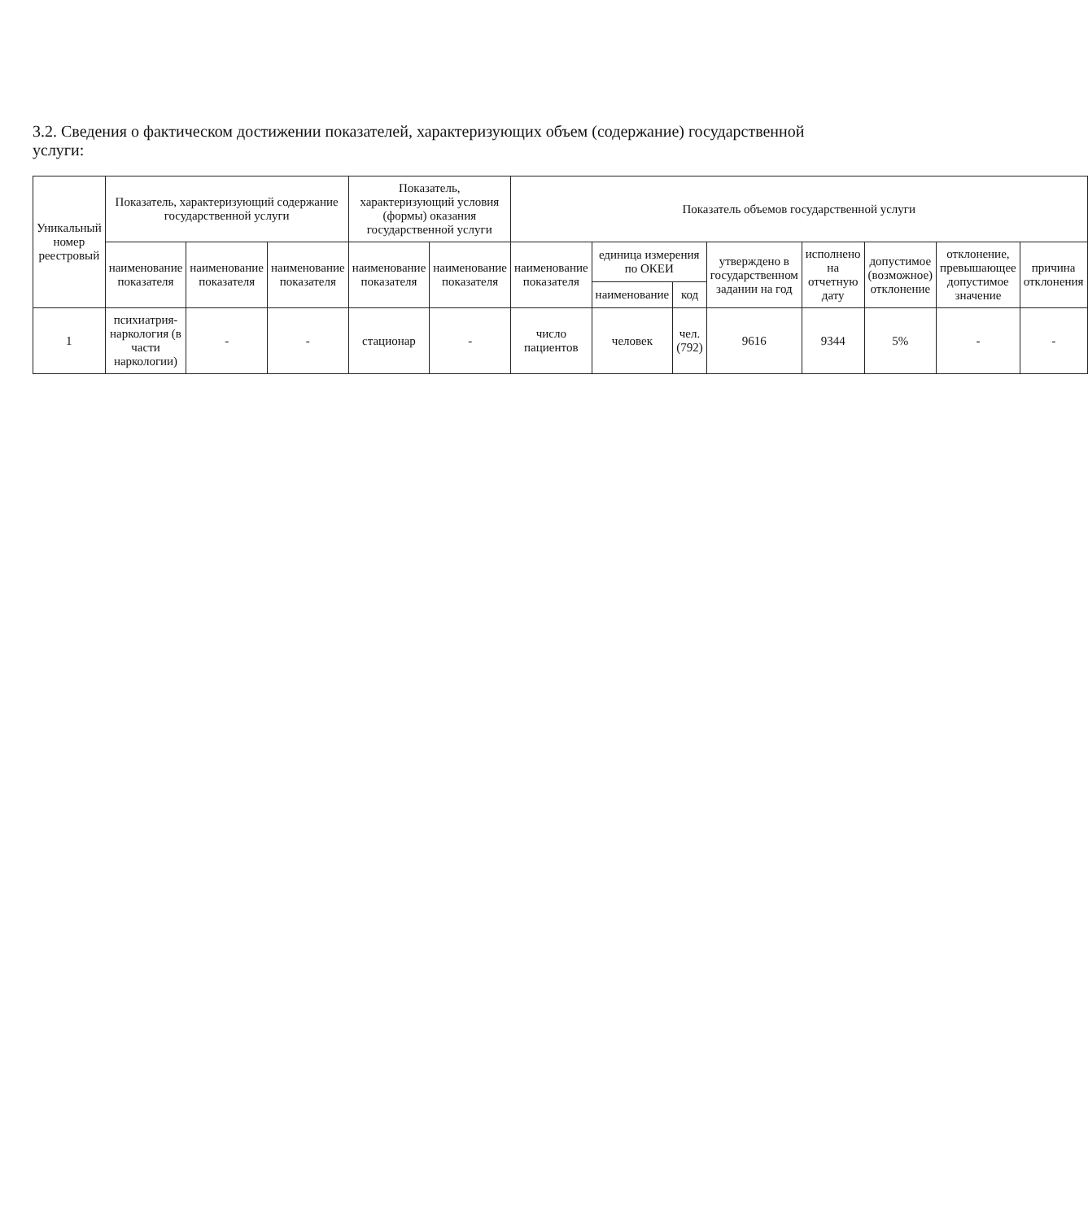3.2. Сведения о фактическом достижении показателей, характеризующих объем (содержание) государственной услуги:
| Уникальный номер реестровый | Показатель, характеризующий содержание государственной услуги | | | Показатель, характеризующий условия (формы) оказания государственной услуги | | Показатель объемов государственной услуги | | | | | | | |
| --- | --- | --- | --- | --- | --- | --- | --- | --- | --- | --- | --- | --- | --- |
| | наименование показателя | наименование показателя | наименование показателя | наименование показателя | наименование показателя | наименование показателя | единица измерения по ОКЕИ | | утверждено в государственном задании на год | исполнено на отчетную дату | допустимое (возможное) отклонение | отклонение, превышающее допустимое значение | причина отклонения |
| | | | | | | | наименование | код | | | | | |
| 1 | психиатрия-наркология (в части наркологии) | - | - | стационар | - | число пациентов | человек | чел. (792) | 9616 | 9344 | 5% | - | - |